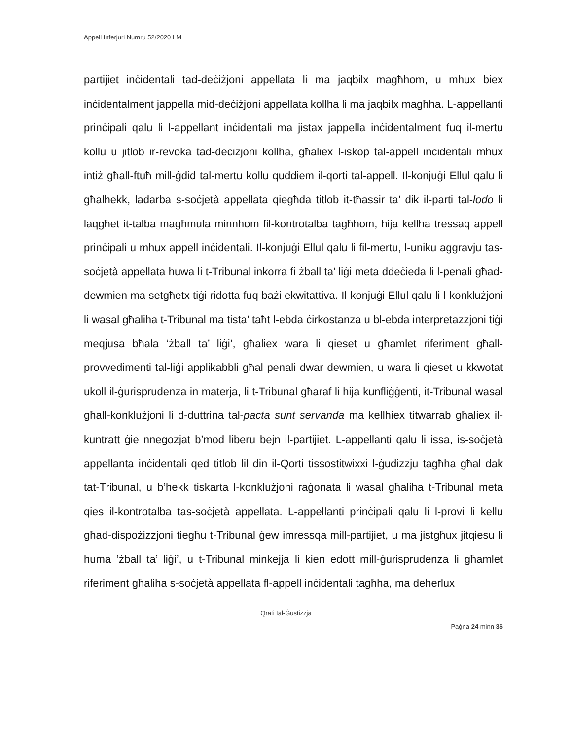Appell Inferjuri Numru 52/2020 LM
partijiet inċidentali tad-deċiżjoni appellata li ma jaqbilx magħhom, u mhux biex inċidentalment jappella mid-deċiżjoni appellata kollha li ma jaqbilx magħha. L-appellanti prinċipali qalu li l-appellant inċidentali ma jistax jappella inċidentalment fuq il-mertu kollu u jitlob ir-revoka tad-deċiżjoni kollha, għaliex l-iskop tal-appell inċidentali mhux intiż għall-ftuħ mill-ġdid tal-mertu kollu quddiem il-qorti tal-appell. Il-konjuġi Ellul qalu li għalhekk, ladarba s-soċjetà appellata qiegħda titlob it-tħassir ta’ dik il-parti tal-lodo li laqgħet it-talba magħmula minnhom fil-kontrotalba tagħhom, hija kellha tressaq appell prinċipali u mhux appell inċidentali. Il-konjuġi Ellul qalu li fil-mertu, l-uniku aggravju tas-soċjetà appellata huwa li t-Tribunal inkorra fi żball ta’ liġi meta ddeċieda li l-penali għad-dewmien ma setgħetx tiġi ridotta fuq bażi ekwitattiva. Il-konjuġi Ellul qalu li l-konklużjoni li wasal għaliha t-Tribunal ma tista’ taħt l-ebda ċirkostanza u bl-ebda interpretazzjoni tiġi meqjusa bħala ‘żball ta’ liġi’, għaliex wara li qieset u għamlet riferiment għall-provvedimenti tal-liġi applikabbli għal penali dwar dewmien, u wara li qieset u kkwotat ukoll il-ġurisprudenza in materja, li t-Tribunal għaraf li hija kunfliġġenti, it-Tribunal wasal għall-konklużjoni li d-duttrina tal-pacta sunt servanda ma kellhiex titwarrab għaliex il-kuntratt ġie nnegozjat b’mod liberu bejn il-partijiet. L-appellanti qalu li issa, is-soċjetà appellanta inċidentali qed titlob lil din il-Qorti tissostitwixxi l-ġudizzju tagħha għal dak tat-Tribunal, u b’hekk tiskarta l-konklużjoni raġonata li wasal għaliha t-Tribunal meta qies il-kontrotalba tas-soċjetà appellata. L-appellanti prinċipali qalu li l-provi li kellu għad-dispożizzjoni tiegħu t-Tribunal ġew imressqa mill-partijiet, u ma jistgħux jitqiesu li huma ‘żball ta’ liġi’, u t-Tribunal minkejja li kien edott mill-ġurisprudenza li għamlet riferiment għaliha s-soċjetà appellata fl-appell inċidentali tagħha, ma deherlux
Qrati tal-Ġustizzja
Paġna 24 minn 36